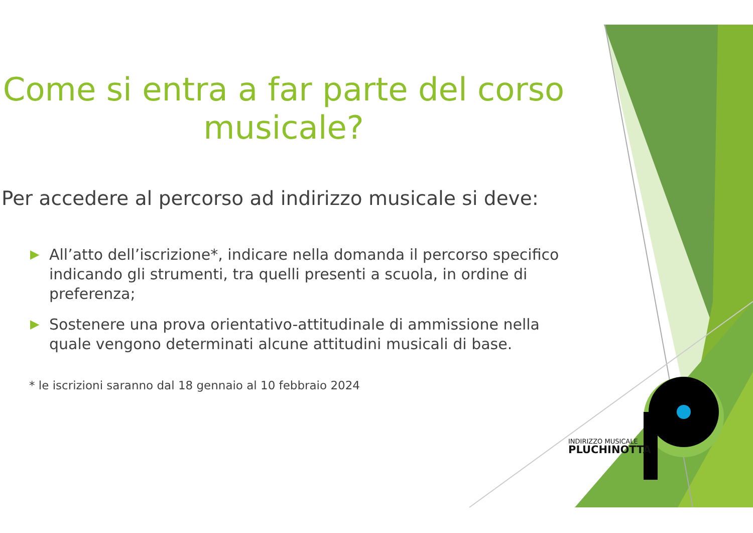Come si entra a far parte del corso musicale?
Per accedere al percorso ad indirizzo musicale si deve:
▶ All’atto dell’iscrizione*, indicare nella domanda il percorso specifico indicando gli strumenti, tra quelli presenti a scuola, in ordine di preferenza;
▶ Sostenere una prova orientativo-attitudinale di ammissione nella quale vengono determinati alcune attitudini musicali di base.
* le iscrizioni saranno dal 18 gennaio al 10 febbraio 2024
INDIRIZZO MUSICALE
PLUCHINOTTA